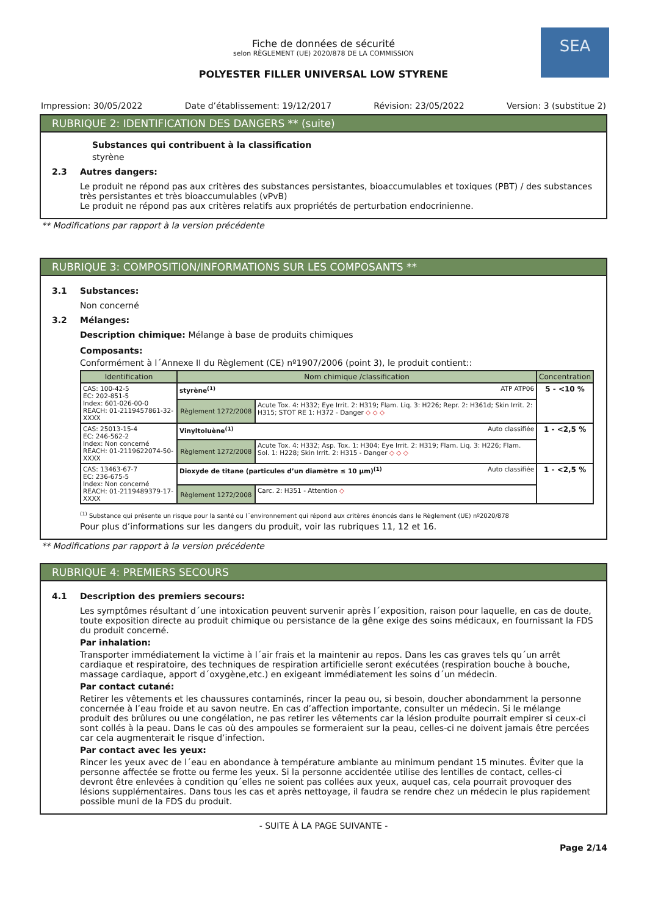SEA
Fiche de données de sécurité
selon RÈGLEMENT (UE) 2020/878 DE LA COMMISSION
POLYESTER FILLER UNIVERSAL LOW STYRENE
Impression: 30/05/2022 Date d’établissement: 19/12/2017 Révision: 23/05/2022 Version: 3 (substitue 2)
RUBRIQUE 2: IDENTIFICATION DES DANGERS ** (suite)
Substances qui contribuent à la classification
styrène
2.3 Autres dangers:
Le produit ne répond pas aux critères des substances persistantes, bioaccumulables et toxiques (PBT) / des substances très persistantes et très bioaccumulables (vPvB)
Le produit ne répond pas aux critères relatifs aux propriétés de perturbation endocrinienne.
** Modifications par rapport à la version précédente
RUBRIQUE 3: COMPOSITION/INFORMATIONS SUR LES COMPOSANTS **
3.1 Substances:
Non concerné
3.2 Mélanges:
Description chimique: Mélange à base de produits chimiques
Composants:
Conformément à l´Annexe II du Règlement (CE) nº1907/2006 (point 3), le produit contient::
| Identification | Nom chimique /classification | | Concentration |
| --- | --- | --- | --- |
| CAS: 100-42-5 EC: 202-851-5 Index: 601-026-00-0 REACH: 01-2119457861-32-XXXX | styrène<sup>(1)</sup> ATP ATP06 | | 5 - <10 % |
| | Règlement 1272/2008 | Acute Tox. 4: H332; Eye Irrit. 2: H319; Flam. Liq. 3: H226; Repr. 2: H361d; Skin Irrit. 2: H315; STOT RE 1: H372 - Danger ◇ ◇ ◇ | |
| CAS: 25013-15-4 EC: 246-562-2 Index: Non concerné REACH: 01-2119622074-50-XXXX | Vinyltoluène<sup>(1)</sup> Auto classifiée | | 1 - <2,5 % |
| | Règlement 1272/2008 | Acute Tox. 4: H332; Asp. Tox. 1: H304; Eye Irrit. 2: H319; Flam. Liq. 3: H226; Flam. Sol. 1: H228; Skin Irrit. 2: H315 - Danger ◇ ◇ ◇ | |
| CAS: 13463-67-7 EC: 236-675-5 Index: Non concerné REACH: 01-2119489379-17-XXXX | Dioxyde de titane (particules d’un diamètre ≤ 10 μm)<sup>(1)</sup> Auto classifiée | | 1 - <2,5 % |
| | Règlement 1272/2008 | Carc. 2: H351 - Attention ◇ | |
<sup>(1)</sup> Substance qui présente un risque pour la santé ou l´environnement qui répond aux critères énoncés dans le Règlement (UE) nº2020/878
Pour plus d’informations sur les dangers du produit, voir las rubriques 11, 12 et 16.
** Modifications par rapport à la version précédente
RUBRIQUE 4: PREMIERS SECOURS
4.1 Description des premiers secours:
Les symptômes résultant d´une intoxication peuvent survenir après l´exposition, raison pour laquelle, en cas de doute, toute exposition directe au produit chimique ou persistance de la gêne exige des soins médicaux, en fournissant la FDS du produit concerné.
Par inhalation:
Transporter immédiatement la victime à l´air frais et la maintenir au repos. Dans les cas graves tels qu´un arrêt cardiaque et respiratoire, des techniques de respiration artificielle seront exécutées (respiration bouche à bouche, massage cardiaque, apport d´oxygène,etc.) en exigeant immédiatement les soins d´un médecin.
Par contact cutané:
Retirer les vêtements et les chaussures contaminés, rincer la peau ou, si besoin, doucher abondamment la personne concernée à l’eau froide et au savon neutre. En cas d’affection importante, consulter un médecin. Si le mélange produit des brûlures ou une congélation, ne pas retirer les vêtements car la lésion produite pourrait empirer si ceux-ci sont collés à la peau. Dans le cas où des ampoules se formeraient sur la peau, celles-ci ne doivent jamais être percées car cela augmenterait le risque d’infection.
Par contact avec les yeux:
Rincer les yeux avec de l´eau en abondance à température ambiante au minimum pendant 15 minutes. Éviter que la personne affectée se frotte ou ferme les yeux. Si la personne accidentée utilise des lentilles de contact, celles-ci devront être enlevées à condition qu´elles ne soient pas collées aux yeux, auquel cas, cela pourrait provoquer des lésions supplémentaires. Dans tous les cas et après nettoyage, il faudra se rendre chez un médecin le plus rapidement possible muni de la FDS du produit.
- SUITE À LA PAGE SUIVANTE -
Page 2/14